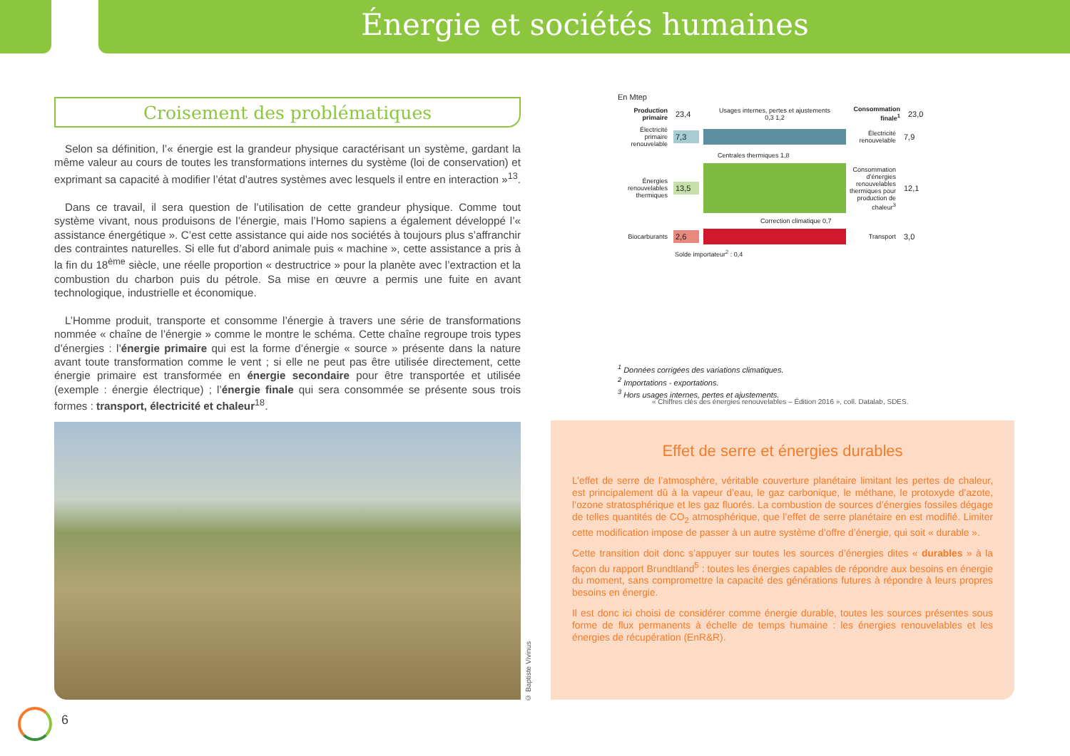Énergie et sociétés humaines
Croisement des problématiques
Selon sa définition, l’« énergie est la grandeur physique caractérisant un système, gardant la même valeur au cours de toutes les transformations internes du système (loi de conservation) et exprimant sa capacité à modifier l’état d’autres systèmes avec lesquels il entre en interaction »<sup>13</sup>.
Dans ce travail, il sera question de l’utilisation de cette grandeur physique. Comme tout système vivant, nous produisons de l’énergie, mais l’Homo sapiens a également développé l’« assistance énergétique ». C’est cette assistance qui aide nos sociétés à toujours plus s’affranchir des contraintes naturelles. Si elle fut d’abord animale puis « machine », cette assistance a pris à la fin du 18<sup>ème</sup> siècle, une réelle proportion « destructrice » pour la planète avec l’extraction et la combustion du charbon puis du pétrole. Sa mise en œuvre a permis une fuite en avant technologique, industrielle et économique.
L’Homme produit, transporte et consomme l’énergie à travers une série de transformations nommée « chaîne de l’énergie » comme le montre le schéma. Cette chaîne regroupe trois types d’énergies : l’énergie primaire qui est la forme d’énergie « source » présente dans la nature avant toute transformation comme le vent ; si elle ne peut pas être utilisée directement, cette énergie primaire est transformée en énergie secondaire pour être transportée et utilisée (exemple : énergie électrique) ; l’énergie finale qui sera consommée se présente sous trois formes : transport, électricité et chaleur<sup>18</sup>.
© Baptiste Vivinus
En Mtep
Production primaire
23,4
Usages internes, pertes et ajustements
0,3 1,2
Consommation finale<sup>1</sup>
23,0
Électricité primaire renouvelable
7,3
Électricité renouvelable
7,9
Centrales thermiques 1,8
Énergies renouvelables thermiques
13,5
Consommation d’énergies renouvelables thermiques pour production de chaleur<sup>3</sup>
12,1
Correction climatique 0,7
Biocarburants
2,6
Transport
3,0
Solde importateur<sup>2</sup> : 0,4
<sup>1</sup> Données corrigées des variations climatiques.
<sup>2</sup> Importations - exportations.
<sup>3</sup> Hors usages internes, pertes et ajustements.
« Chiffres clés des énergies renouvelables – Édition 2016 », coll. Datalab, SDES.
Effet de serre et énergies durables
L’effet de serre de l’atmosphère, véritable couverture planétaire limitant les pertes de chaleur, est principalement dû à la vapeur d’eau, le gaz carbonique, le méthane, le protoxyde d’azote, l’ozone stratosphérique et les gaz fluorés. La combustion de sources d’énergies fossiles dégage de telles quantités de CO<sub>2</sub> atmosphérique, que l’effet de serre planétaire en est modifié. Limiter cette modification impose de passer à un autre système d’offre d’énergie, qui soit « durable ».
Cette transition doit donc s’appuyer sur toutes les sources d’énergies dites « durables » à la façon du rapport Brundtland<sup>5</sup> : toutes les énergies capables de répondre aux besoins en énergie du moment, sans compromettre la capacité des générations futures à répondre à leurs propres besoins en énergie.
Il est donc ici choisi de considérer comme énergie durable, toutes les sources présentes sous forme de flux permanents à échelle de temps humaine : les énergies renouvelables et les énergies de récupération (EnR&R).
6